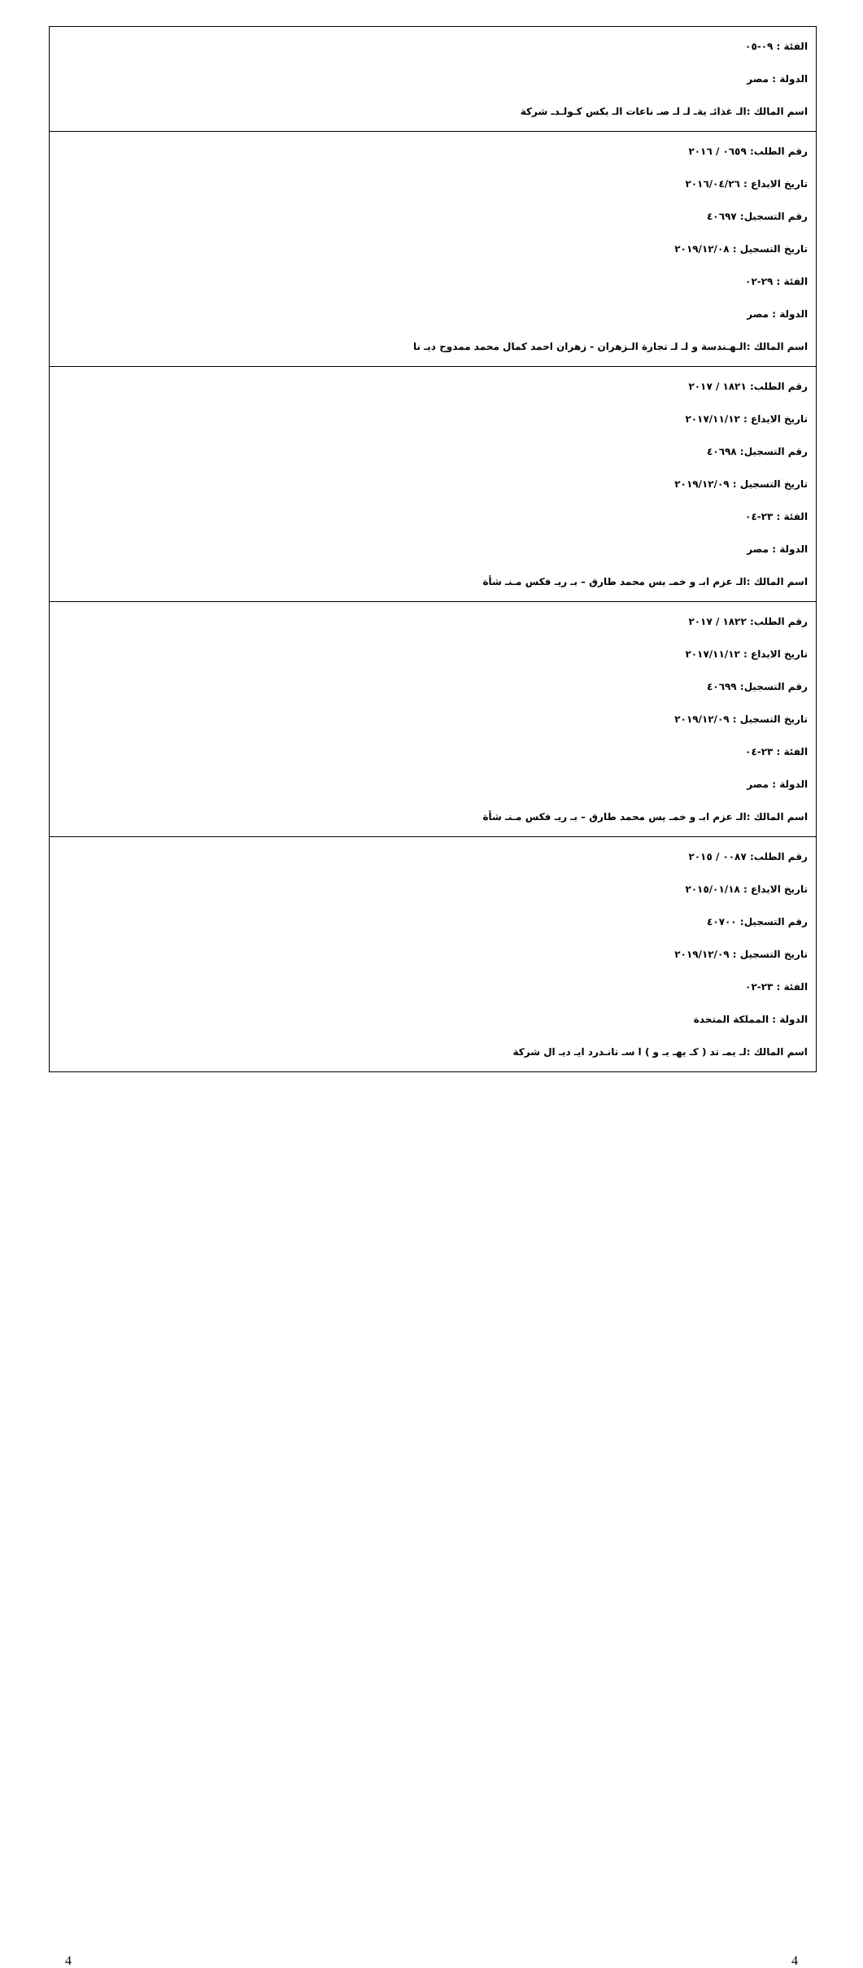| الفئة : ٠٩-٠٥ الدولة : مصر اسم المالك :الـ غذائـ يةـ لـ لـ صـ ناعات الـ يكس كـولـدـ شركة |
| رقم الطلب: ٠٦٥٩ / ٢٠١٦ تاريخ الايداع : ٢٠١٦/٠٤/٢٦ رقم التسجيل: ٤٠٦٩٧ تاريخ التسجيل : ٢٠١٩/١٢/٠٨ الفئة : ٢٩-٠٢ الدولة : مصر اسم المالك :الـهـندسة و لـ لـ تجارة الـزهران - زهران احمد كمال محمد ممدوح ديـ نا |
| رقم الطلب: ١٨٢١ / ٢٠١٧ تاريخ الايداع : ٢٠١٧/١١/١٢ رقم التسجيل: ٤٠٦٩٨ تاريخ التسجيل : ٢٠١٩/١٢/٠٩ الفئة : ٢٣-٠٤ الدولة : مصر اسم المالك :الـ عزم ابـ و خمـ يس محمد طارق – بـ ريـ فكس مـنـ شأة |
| رقم الطلب: ١٨٢٢ / ٢٠١٧ تاريخ الايداع : ٢٠١٧/١١/١٢ رقم التسجيل: ٤٠٦٩٩ تاريخ التسجيل : ٢٠١٩/١٢/٠٩ الفئة : ٢٣-٠٤ الدولة : مصر اسم المالك :الـ عزم ابـ و خمـ يس محمد طارق – بـ ريـ فكس مـنـ شأة |
| رقم الطلب: ٠٠٨٧ / ٢٠١٥ تاريخ الايداع : ٢٠١٥/٠١/١٨ رقم التسجيل: ٤٠٧٠٠ تاريخ التسجيل : ٢٠١٩/١٢/٠٩ الفئة : ٢٣-٠٢ الدولة : المملكة المتحدة اسم المالك :لـ يمـ تد ( كـ يهـ يـ و ) ا سـ تانـدرد ايـ ديـ ال شركة |
4 4